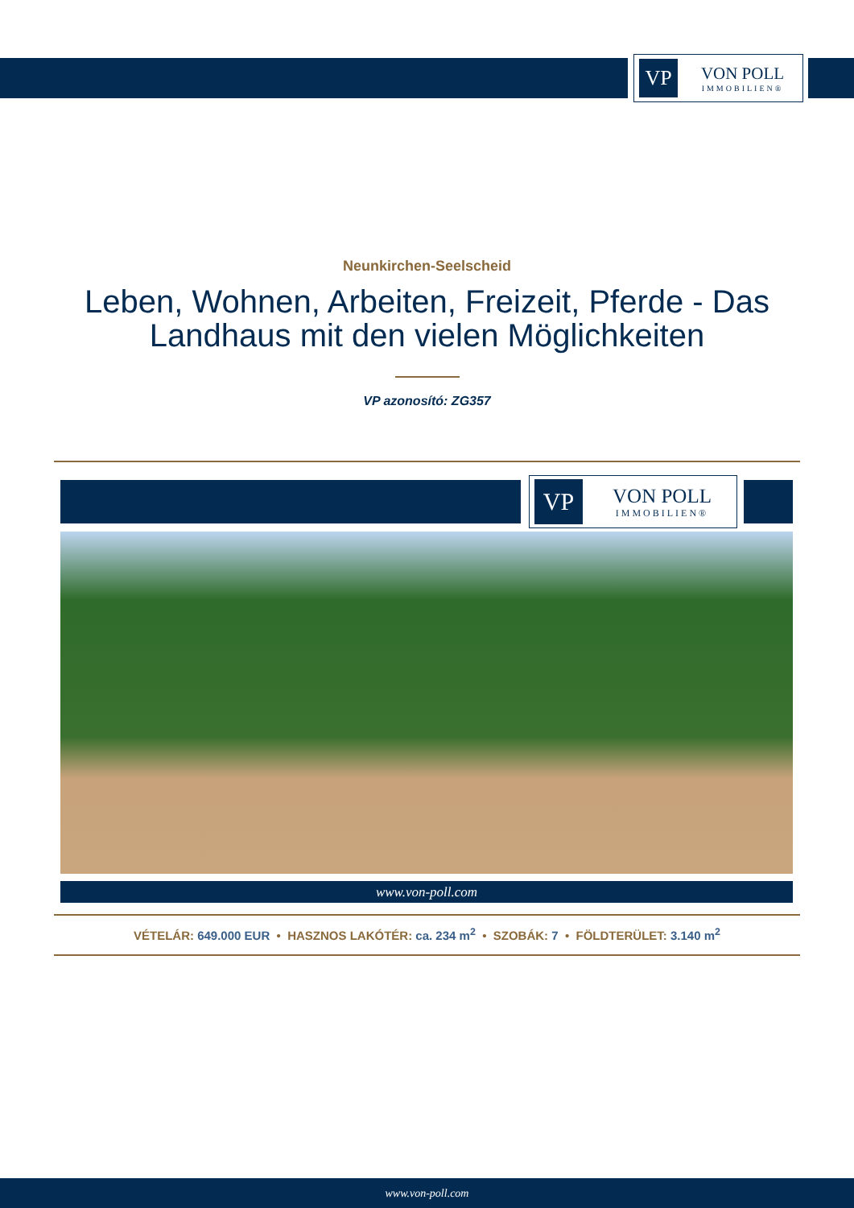VP
VON POLL
IMMOBILIEN®
Neunkirchen-Seelscheid
Leben, Wohnen, Arbeiten, Freizeit, Pferde - Das Landhaus mit den vielen Möglichkeiten
VP azonosító: ZG357
VP
VON POLL
IMMOBILIEN®
www.von-poll.com
VÉTELÁR: 649.000 EUR • HASZNOS LAKÓTÉR: ca. 234 m<sup>2</sup> • SZOBÁK: 7 • FÖLDTERÜLET: 3.140 m<sup>2</sup>
www.von-poll.com